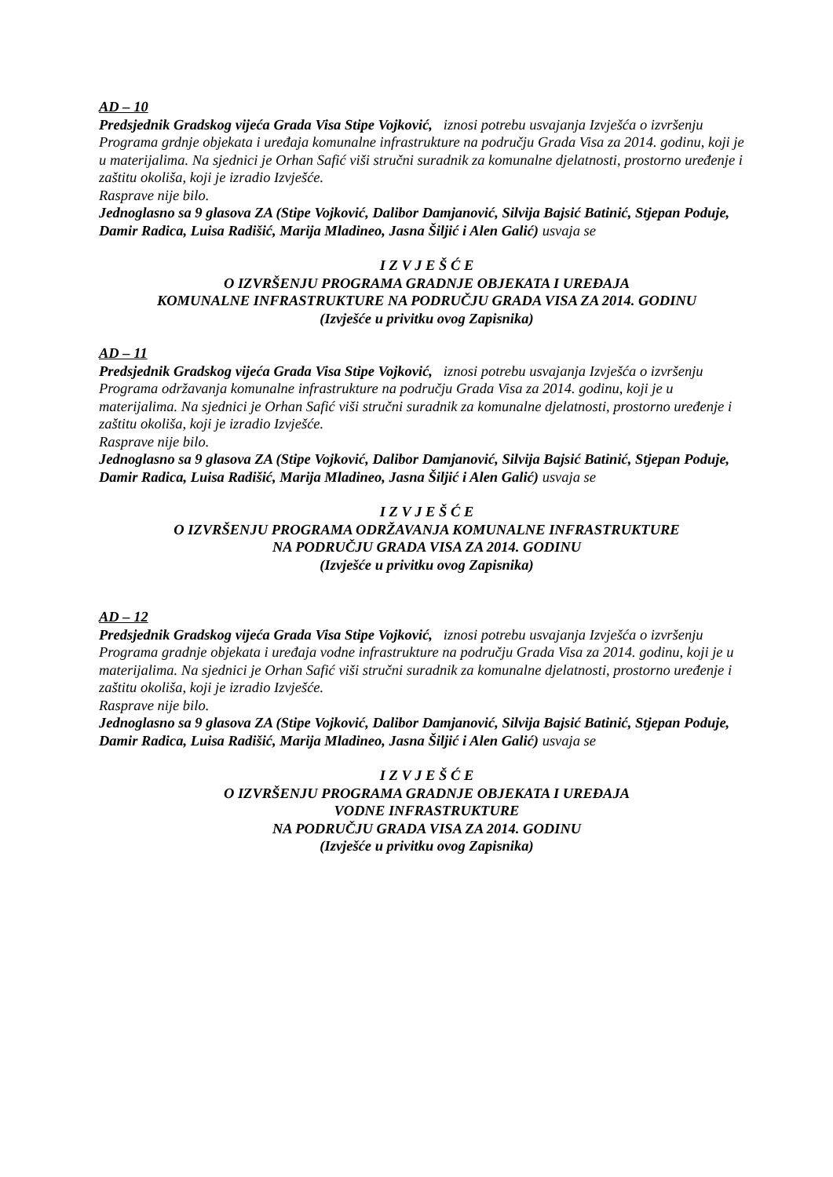AD – 10
Predsjednik Gradskog vijeća Grada Visa Stipe Vojković, iznosi potrebu usvajanja Izvješća o izvršenju Programa grdnje objekata i uređaja komunalne infrastrukture na području Grada Visa za 2014. godinu, koji je u materijalima. Na sjednici je Orhan Safić viši stručni suradnik za komunalne djelatnosti, prostorno uređenje i zaštitu okoliša, koji je izradio Izvješće.
Rasprave nije bilo.
Jednoglasno sa 9 glasova ZA (Stipe Vojković, Dalibor Damjanović, Silvija Bajsić Batinić, Stjepan Poduje, Damir Radica, Luisa Radišić, Marija Mladineo, Jasna Šiljić i Alen Galić) usvaja se
I Z V J E Š Ć E
O IZVRŠENJU PROGRAMA GRADNJE OBJEKATA I UREĐAJA
KOMUNALNE INFRASTRUKTURE NA PODRUČJU GRADA VISA ZA 2014. GODINU
(Izvješće u privitku ovog Zapisnika)
AD – 11
Predsjednik Gradskog vijeća Grada Visa Stipe Vojković, iznosi potrebu usvajanja Izvješća o izvršenju Programa održavanja komunalne infrastrukture na području Grada Visa za 2014. godinu, koji je u materijalima. Na sjednici je Orhan Safić viši stručni suradnik za komunalne djelatnosti, prostorno uređenje i zaštitu okoliša, koji je izradio Izvješće.
Rasprave nije bilo.
Jednoglasno sa 9 glasova ZA (Stipe Vojković, Dalibor Damjanović, Silvija Bajsić Batinić, Stjepan Poduje, Damir Radica, Luisa Radišić, Marija Mladineo, Jasna Šiljić i Alen Galić) usvaja se
I Z V J E Š Ć E
O IZVRŠENJU PROGRAMA ODRŽAVANJA KOMUNALNE INFRASTRUKTURE
NA PODRUČJU GRADA VISA ZA 2014. GODINU
(Izvješće u privitku ovog Zapisnika)
AD – 12
Predsjednik Gradskog vijeća Grada Visa Stipe Vojković, iznosi potrebu usvajanja Izvješća o izvršenju Programa gradnje objekata i uređaja vodne infrastrukture na području Grada Visa za 2014. godinu, koji je u materijalima. Na sjednici je Orhan Safić viši stručni suradnik za komunalne djelatnosti, prostorno uređenje i zaštitu okoliša, koji je izradio Izvješće.
Rasprave nije bilo.
Jednoglasno sa 9 glasova ZA (Stipe Vojković, Dalibor Damjanović, Silvija Bajsić Batinić, Stjepan Poduje, Damir Radica, Luisa Radišić, Marija Mladineo, Jasna Šiljić i Alen Galić) usvaja se
I Z V J E Š Ć E
O IZVRŠENJU PROGRAMA GRADNJE OBJEKATA I UREĐAJA
VODNE INFRASTRUKTURE
NA PODRUČJU GRADA VISA ZA 2014. GODINU
(Izvješće u privitku ovog Zapisnika)